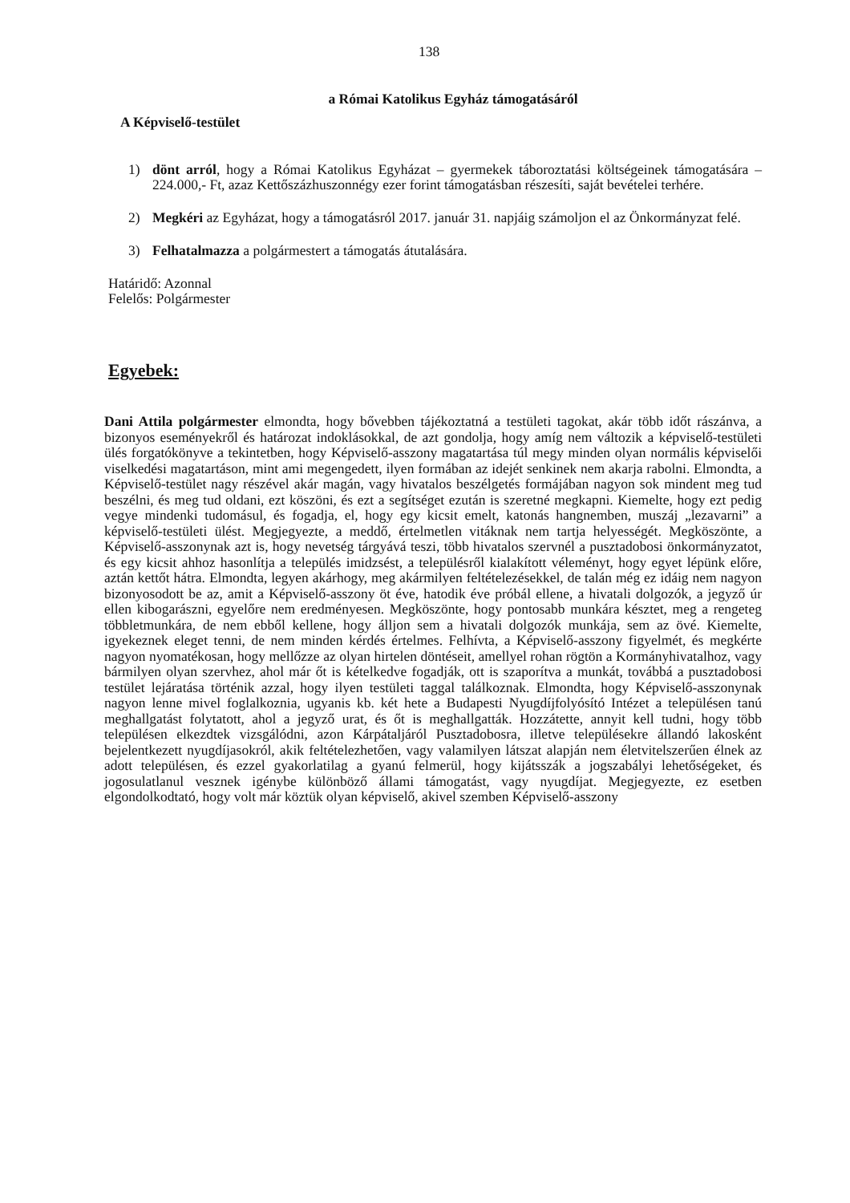138
a Római Katolikus Egyház támogatásáról
A Képviselő-testület
1) dönt arról, hogy a Római Katolikus Egyházat – gyermekek táboroztatási költségeinek támogatására – 224.000,- Ft, azaz Kettőszázhuszonnégy ezer forint támogatásban részesíti, saját bevételei terhére.
2) Megkéri az Egyházat, hogy a támogatásról 2017. január 31. napjáig számoljon el az Önkormányzat felé.
3) Felhatalmazza a polgármestert a támogatás átutalására.
Határidő: Azonnal
Felelős: Polgármester
Egyebek:
Dani Attila polgármester elmondta, hogy bővebben tájékoztatná a testületi tagokat, akár több időt rászánva, a bizonyos eseményekről és határozat indoklásokkal, de azt gondolja, hogy amíg nem változik a képviselő-testületi ülés forgatókönyve a tekintetben, hogy Képviselő-asszony magatartása túl megy minden olyan normális képviselői viselkedési magatartáson, mint ami megengedett, ilyen formában az idejét senkinek nem akarja rabolni. Elmondta, a Képviselő-testület nagy részével akár magán, vagy hivatalos beszélgetés formájában nagyon sok mindent meg tud beszélni, és meg tud oldani, ezt köszöni, és ezt a segítséget ezután is szeretné megkapni. Kiemelte, hogy ezt pedig vegye mindenki tudomásul, és fogadja, el, hogy egy kicsit emelt, katonás hangnemben, muszáj „lezavarni” a képviselő-testületi ülést. Megjegyezte, a meddő, értelmetlen vitáknak nem tartja helyességét. Megköszönte, a Képviselő-asszonynak azt is, hogy nevetség tárgyává teszi, több hivatalos szervnél a pusztadobosi önkormányzatot, és egy kicsit ahhoz hasonlítja a település imidzsést, a településről kialakított véleményt, hogy egyet lépünk előre, aztán kettőt hátra. Elmondta, legyen akárhogy, meg akármilyen feltételezésekkel, de talán még ez idáig nem nagyon bizonyosodott be az, amit a Képviselő-asszony öt éve, hatodik éve próbál ellene, a hivatali dolgozók, a jegyző úr ellen kibogarászni, egyelőre nem eredményesen. Megköszönte, hogy pontosabb munkára késztet, meg a rengeteg többletmunkára, de nem ebből kellene, hogy álljon sem a hivatali dolgozók munkája, sem az övé. Kiemelte, igyekeznek eleget tenni, de nem minden kérdés értelmes. Felhívta, a Képviselő-asszony figyelmét, és megkérte nagyon nyomatékosan, hogy mellőzze az olyan hirtelen döntéseit, amellyel rohan rögtön a Kormányhivatalhoz, vagy bármilyen olyan szervhez, ahol már őt is kételkedve fogadják, ott is szaporítva a munkát, továbbá a pusztadobosi testület lejáratása történik azzal, hogy ilyen testületi taggal találkoznak. Elmondta, hogy Képviselő-asszonynak nagyon lenne mivel foglalkoznia, ugyanis kb. két hete a Budapesti Nyugdíjfolyósító Intézet a településen tanú meghallgatást folytatott, ahol a jegyző urat, és őt is meghallgatták. Hozzátette, annyit kell tudni, hogy több településen elkezdtek vizsgálódni, azon Kárpátaljáról Pusztadobosra, illetve településekre állandó lakosként bejelentkezett nyugdíjasokról, akik feltételezhetően, vagy valamilyen látszat alapján nem életvitelszerűen élnek az adott településen, és ezzel gyakorlatilag a gyanú felmerül, hogy kijátsszák a jogszabályi lehetőségeket, és jogosulatlanul vesznek igénybe különböző állami támogatást, vagy nyugdíjat. Megjegyezte, ez esetben elgondolkodtató, hogy volt már köztük olyan képviselő, akivel szemben Képviselő-asszony